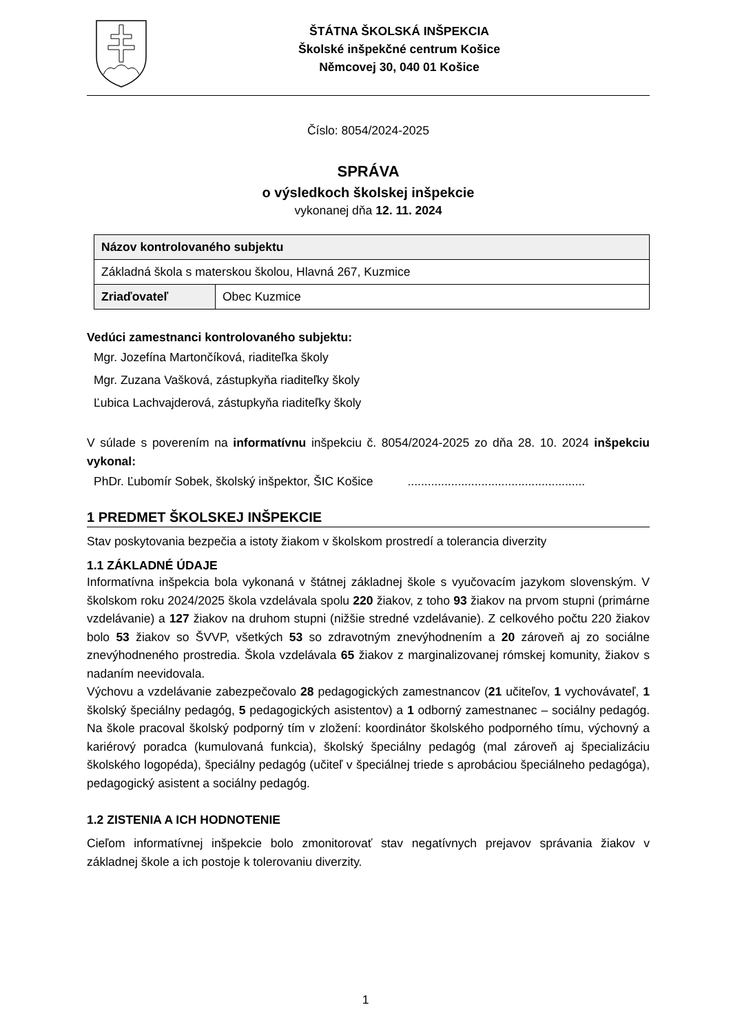ŠTÁTNA ŠKOLSKÁ INŠPEKCIA
Školské inšpekčné centrum Košice
Němcovej 30, 040 01 Košice
Číslo: 8054/2024-2025
SPRÁVA
o výsledkoch školskej inšpekcie
vykonanej dňa 12. 11. 2024
| Názov kontrolovaného subjektu | |
| --- | --- |
| Základná škola s materskou školou, Hlavná 267, Kuzmice | |
| Zriaďovateľ | Obec Kuzmice |
Vedúci zamestnanci kontrolovaného subjektu:
Mgr. Jozefína Martončíková, riaditeľka školy
Mgr. Zuzana Vašková, zástupkyňa riaditeľky školy
Ľubica Lachvajderová, zástupkyňa riaditeľky školy
V súlade s poverením na informatívnu inšpekciu č. 8054/2024-2025 zo dňa 28. 10. 2024 inšpekciu vykonal:
PhDr. Ľubomír Sobek, školský inšpektor, ŠIC Košice .....................................................
1 PREDMET ŠKOLSKEJ INŠPEKCIE
Stav poskytovania bezpečia a istoty žiakom v školskom prostredí a tolerancia diverzity
1.1 ZÁKLADNÉ ÚDAJE
Informatívna inšpekcia bola vykonaná v štátnej základnej škole s vyučovacím jazykom slovenským. V školskom roku 2024/2025 škola vzdelávala spolu 220 žiakov, z toho 93 žiakov na prvom stupni (primárne vzdelávanie) a 127 žiakov na druhom stupni (nižšie stredné vzdelávanie). Z celkového počtu 220 žiakov bolo 53 žiakov so ŠVVP, všetkých 53 so zdravotným znevýhodnením a 20 zároveň aj zo sociálne znevýhodneného prostredia. Škola vzdelávala 65 žiakov z marginalizovanej rómskej komunity, žiakov s nadaním neevidovala.
Výchovu a vzdelávanie zabezpečovalo 28 pedagogických zamestnancov (21 učiteľov, 1 vychovávateľ, 1 školský špeciálny pedagóg, 5 pedagogických asistentov) a 1 odborný zamestnanec – sociálny pedagóg. Na škole pracoval školský podporný tím v zložení: koordinátor školského podporného tímu, výchovný a kariérový poradca (kumulovaná funkcia), školský špeciálny pedagóg (mal zároveň aj špecializáciu školského logopéda), špeciálny pedagóg (učiteľ v špeciálnej triede s aprobáciou špeciálneho pedagóga), pedagogický asistent a sociálny pedagóg.
1.2 ZISTENIA A ICH HODNOTENIE
Cieľom informatívnej inšpekcie bolo zmonitorovať stav negatívnych prejavov správania žiakov v základnej škole a ich postoje k tolerovaniu diverzity.
1